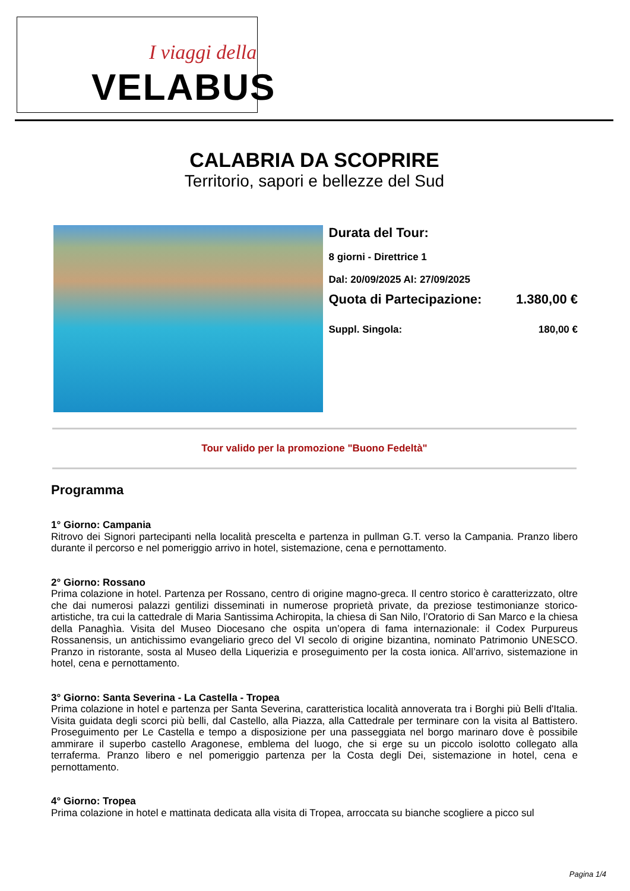I viaggi della
VELABUS
CALABRIA DA SCOPRIRE
Territorio, sapori e bellezze del Sud
Durata del Tour:
8 giorni - Direttrice 1
Dal: 20/09/2025 Al: 27/09/2025
Quota di Partecipazione: 1.380,00 €
Suppl. Singola: 180,00 €
Tour valido per la promozione "Buono Fedeltà"
Programma
1° Giorno: Campania
Ritrovo dei Signori partecipanti nella località prescelta e partenza in pullman G.T. verso la Campania. Pranzo libero durante il percorso e nel pomeriggio arrivo in hotel, sistemazione, cena e pernottamento.
2° Giorno: Rossano
Prima colazione in hotel. Partenza per Rossano, centro di origine magno-greca. Il centro storico è caratterizzato, oltre che dai numerosi palazzi gentilizi disseminati in numerose proprietà private, da preziose testimonianze storico-artistiche, tra cui la cattedrale di Maria Santissima Achiropita, la chiesa di San Nilo, l’Oratorio di San Marco e la chiesa della Panaghìa. Visita del Museo Diocesano che ospita un’opera di fama internazionale: il Codex Purpureus Rossanensis, un antichissimo evangeliario greco del VI secolo di origine bizantina, nominato Patrimonio UNESCO. Pranzo in ristorante, sosta al Museo della Liquerizia e proseguimento per la costa ionica. All’arrivo, sistemazione in hotel, cena e pernottamento.
3° Giorno: Santa Severina - La Castella - Tropea
Prima colazione in hotel e partenza per Santa Severina, caratteristica località annoverata tra i Borghi più Belli d'Italia. Visita guidata degli scorci più belli, dal Castello, alla Piazza, alla Cattedrale per terminare con la visita al Battistero. Proseguimento per Le Castella e tempo a disposizione per una passeggiata nel borgo marinaro dove è possibile ammirare il superbo castello Aragonese, emblema del luogo, che si erge su un piccolo isolotto collegato alla terraferma. Pranzo libero e nel pomeriggio partenza per la Costa degli Dei, sistemazione in hotel, cena e pernottamento.
4° Giorno: Tropea
Prima colazione in hotel e mattinata dedicata alla visita di Tropea, arroccata su bianche scogliere a picco sul
Pagina 1/4